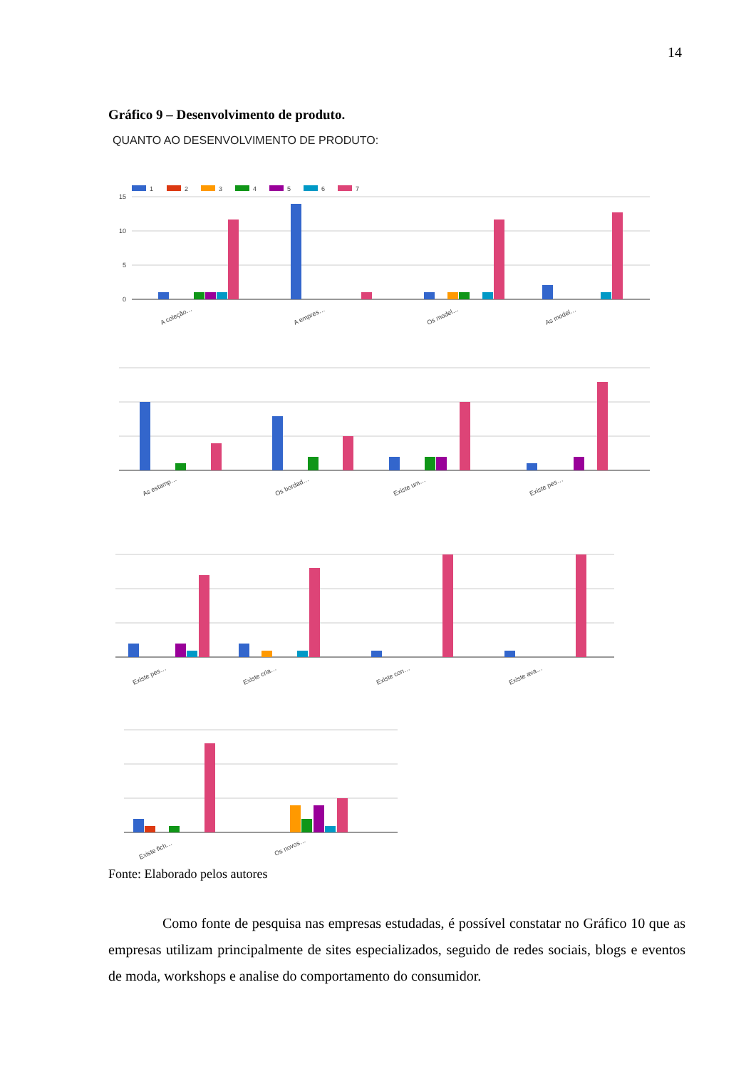14
Gráfico 9 – Desenvolvimento de produto.
QUANTO AO DESENVOLVIMENTO DE PRODUTO:
1
2
3
4
5
6
7
15
10
5
0
A coleção…
A empres…
Os model…
As model…
As estamp…
Os bordad…
Existe um…
Existe pes…
Existe pes…
Existe cria…
Existe con…
Existe ava…
Existe fich…
Os novos…
Fonte: Elaborado pelos autores
Como fonte de pesquisa nas empresas estudadas, é possível constatar no Gráfico 10 que as empresas utilizam principalmente de sites especializados, seguido de redes sociais, blogs e eventos de moda, workshops e analise do comportamento do consumidor.